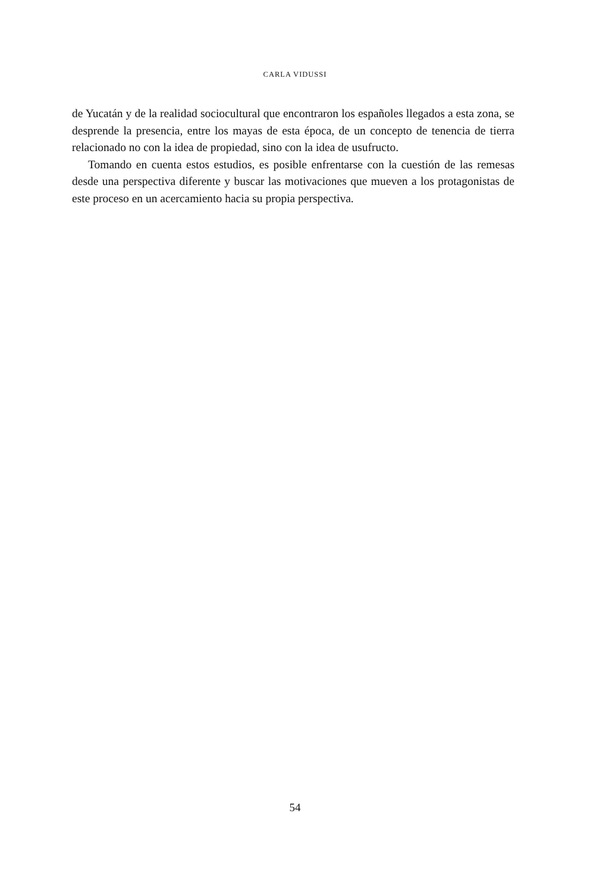CARLA VIDUSSI
de Yucatán y de la realidad sociocultural que encontraron los españoles llegados a esta zona, se desprende la presencia, entre los mayas de esta época, de un concepto de tenencia de tierra relacionado no con la idea de propiedad, sino con la idea de usufructo.
Tomando en cuenta estos estudios, es posible enfrentarse con la cuestión de las remesas desde una perspectiva diferente y buscar las motivaciones que mueven a los protagonistas de este proceso en un acercamiento hacia su propia perspectiva.
54